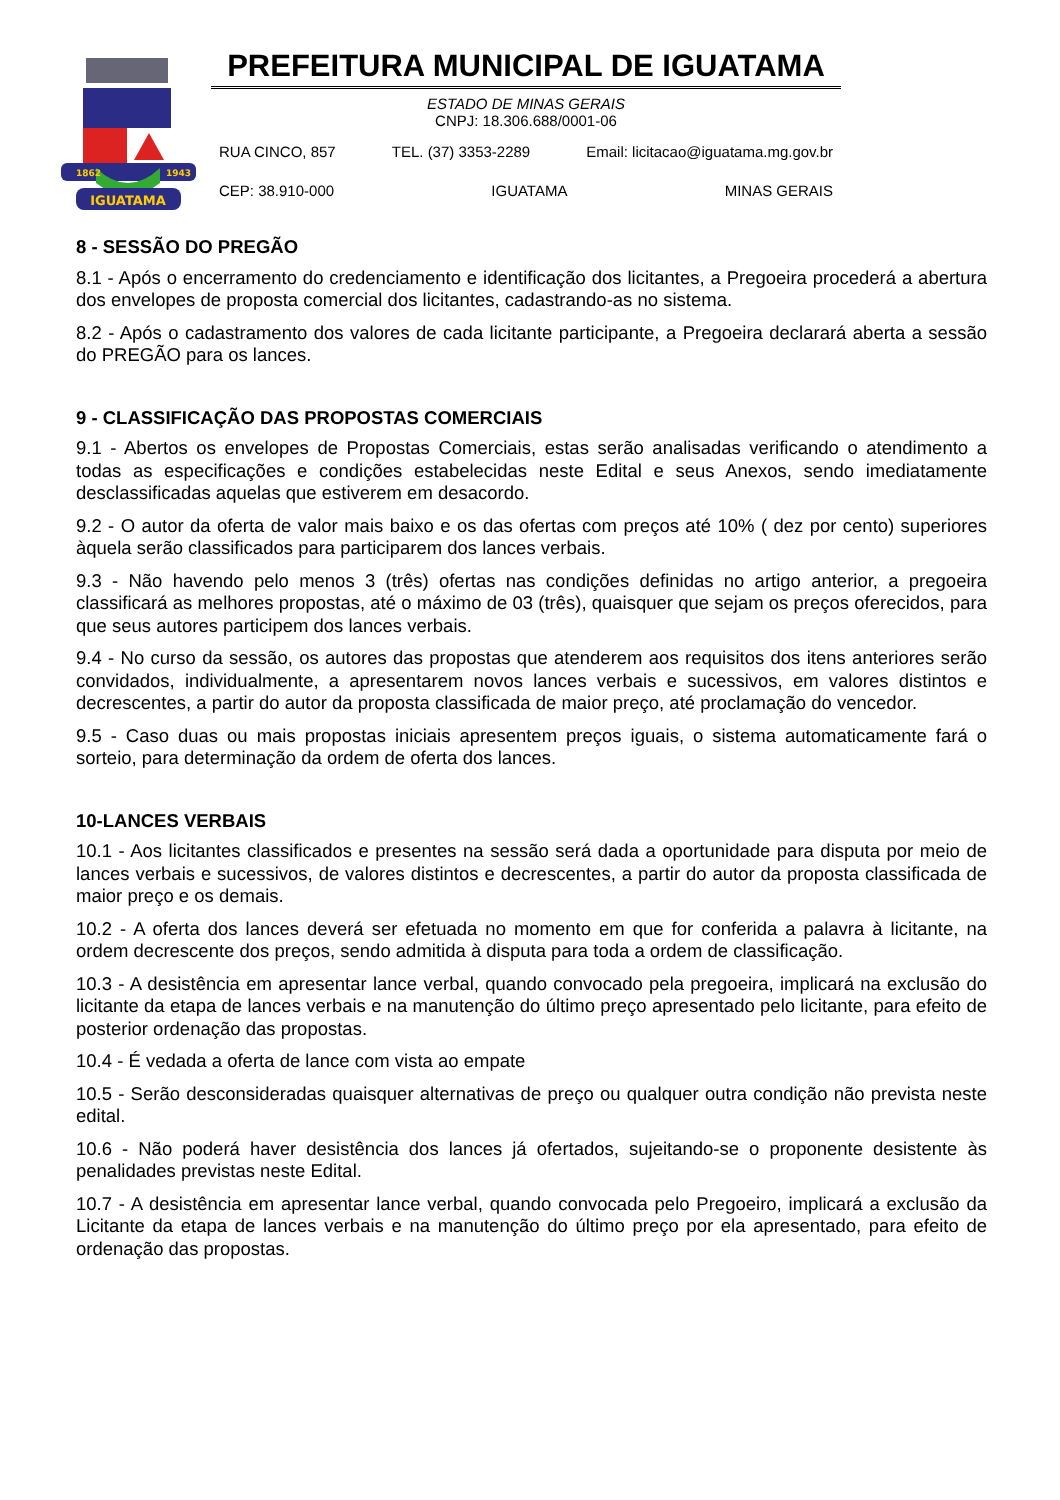IGUATAMA
1862
1943
PREFEITURA MUNICIPAL DE IGUATAMA
ESTADO DE MINAS GERAIS
CNPJ: 18.306.688/0001-06
RUA CINCO, 857 TEL. (37) 3353-2289 Email: licitacao@iguatama.mg.gov.br
CEP: 38.910-000 IGUATAMA MINAS GERAIS
8 - SESSÃO DO PREGÃO
8.1 - Após o encerramento do credenciamento e identificação dos licitantes, a Pregoeira procederá a abertura dos envelopes de proposta comercial dos licitantes, cadastrando-as no sistema.
8.2 - Após o cadastramento dos valores de cada licitante participante, a Pregoeira declarará aberta a sessão do PREGÃO para os lances.
9 - CLASSIFICAÇÃO DAS PROPOSTAS COMERCIAIS
9.1 - Abertos os envelopes de Propostas Comerciais, estas serão analisadas verificando o atendimento a todas as especificações e condições estabelecidas neste Edital e seus Anexos, sendo imediatamente desclassificadas aquelas que estiverem em desacordo.
9.2 - O autor da oferta de valor mais baixo e os das ofertas com preços até 10% ( dez por cento) superiores àquela serão classificados para participarem dos lances verbais.
9.3 - Não havendo pelo menos 3 (três) ofertas nas condições definidas no artigo anterior, a pregoeira classificará as melhores propostas, até o máximo de 03 (três), quaisquer que sejam os preços oferecidos, para que seus autores participem dos lances verbais.
9.4 - No curso da sessão, os autores das propostas que atenderem aos requisitos dos itens anteriores serão convidados, individualmente, a apresentarem novos lances verbais e sucessivos, em valores distintos e decrescentes, a partir do autor da proposta classificada de maior preço, até proclamação do vencedor.
9.5 - Caso duas ou mais propostas iniciais apresentem preços iguais, o sistema automaticamente fará o sorteio, para determinação da ordem de oferta dos lances.
10-LANCES VERBAIS
10.1 - Aos licitantes classificados e presentes na sessão será dada a oportunidade para disputa por meio de lances verbais e sucessivos, de valores distintos e decrescentes, a partir do autor da proposta classificada de maior preço e os demais.
10.2 - A oferta dos lances deverá ser efetuada no momento em que for conferida a palavra à licitante, na ordem decrescente dos preços, sendo admitida à disputa para toda a ordem de classificação.
10.3 - A desistência em apresentar lance verbal, quando convocado pela pregoeira, implicará na exclusão do licitante da etapa de lances verbais e na manutenção do último preço apresentado pelo licitante, para efeito de posterior ordenação das propostas.
10.4 - É vedada a oferta de lance com vista ao empate
10.5 - Serão desconsideradas quaisquer alternativas de preço ou qualquer outra condição não prevista neste edital.
10.6 - Não poderá haver desistência dos lances já ofertados, sujeitando-se o proponente desistente às penalidades previstas neste Edital.
10.7 - A desistência em apresentar lance verbal, quando convocada pelo Pregoeiro, implicará a exclusão da Licitante da etapa de lances verbais e na manutenção do último preço por ela apresentado, para efeito de ordenação das propostas.